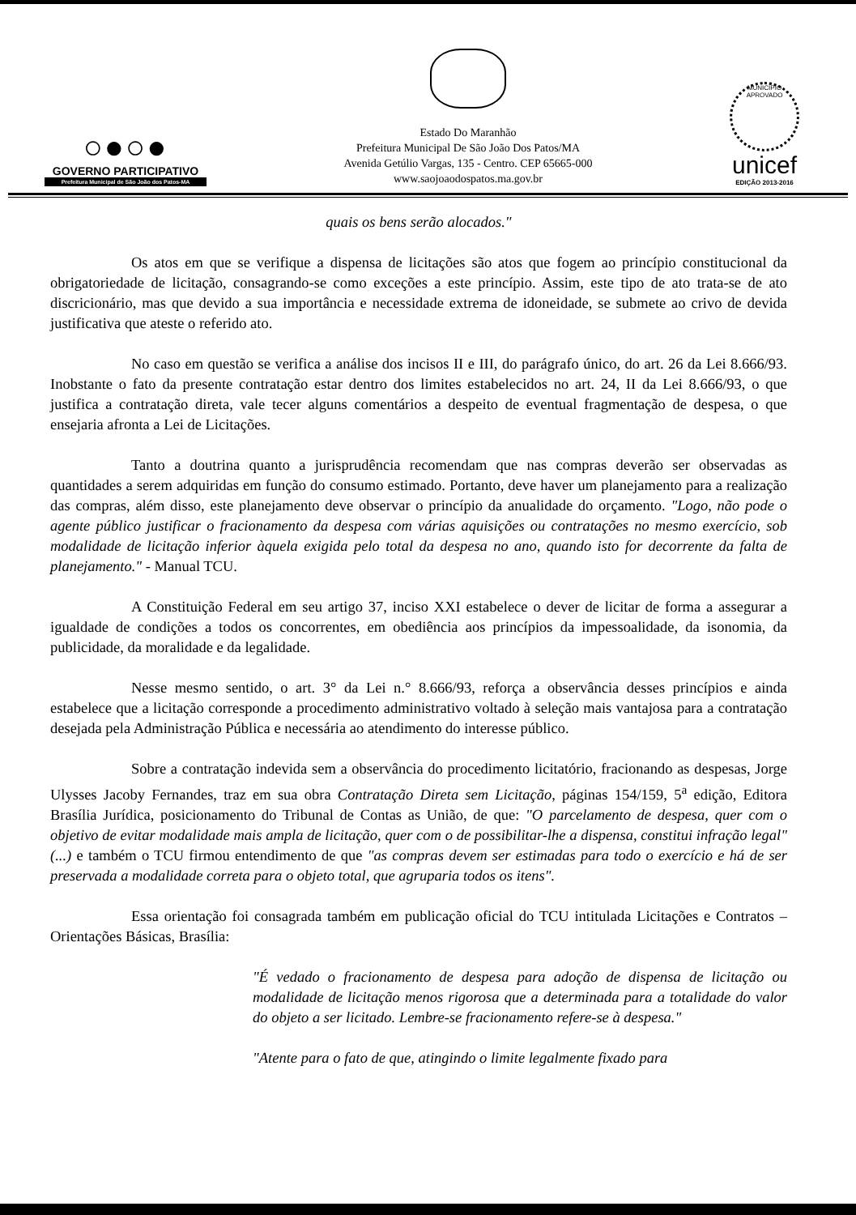○●○●
GOVERNO PARTICIPATIVO
Prefeitura Municipal de São João dos Patos-MA
Estado Do Maranhão
Prefeitura Municipal De São João Dos Patos/MA
Avenida Getúlio Vargas, 135 - Centro. CEP 65665-000
www.saojoaodospatos.ma.gov.br
MUNICÍPIO APROVADO
unicef
EDIÇÃO 2013-2016
quais os bens serão alocados."
Os atos em que se verifique a dispensa de licitações são atos que fogem ao princípio constitucional da obrigatoriedade de licitação, consagrando-se como exceções a este princípio. Assim, este tipo de ato trata-se de ato discricionário, mas que devido a sua importância e necessidade extrema de idoneidade, se submete ao crivo de devida justificativa que ateste o referido ato.
No caso em questão se verifica a análise dos incisos II e III, do parágrafo único, do art. 26 da Lei 8.666/93. Inobstante o fato da presente contratação estar dentro dos limites estabelecidos no art. 24, II da Lei 8.666/93, o que justifica a contratação direta, vale tecer alguns comentários a despeito de eventual fragmentação de despesa, o que ensejaria afronta a Lei de Licitações.
Tanto a doutrina quanto a jurisprudência recomendam que nas compras deverão ser observadas as quantidades a serem adquiridas em função do consumo estimado. Portanto, deve haver um planejamento para a realização das compras, além disso, este planejamento deve observar o princípio da anualidade do orçamento. "Logo, não pode o agente público justificar o fracionamento da despesa com várias aquisições ou contratações no mesmo exercício, sob modalidade de licitação inferior àquela exigida pelo total da despesa no ano, quando isto for decorrente da falta de planejamento." - Manual TCU.
A Constituição Federal em seu artigo 37, inciso XXI estabelece o dever de licitar de forma a assegurar a igualdade de condições a todos os concorrentes, em obediência aos princípios da impessoalidade, da isonomia, da publicidade, da moralidade e da legalidade.
Nesse mesmo sentido, o art. 3° da Lei n.° 8.666/93, reforça a observância desses princípios e ainda estabelece que a licitação corresponde a procedimento administrativo voltado à seleção mais vantajosa para a contratação desejada pela Administração Pública e necessária ao atendimento do interesse público.
Sobre a contratação indevida sem a observância do procedimento licitatório, fracionando as despesas, Jorge Ulysses Jacoby Fernandes, traz em sua obra Contratação Direta sem Licitação, páginas 154/159, 5<sup>a</sup> edição, Editora Brasília Jurídica, posicionamento do Tribunal de Contas as União, de que: "O parcelamento de despesa, quer com o objetivo de evitar modalidade mais ampla de licitação, quer com o de possibilitar-lhe a dispensa, constitui infração legal" (...) e também o TCU firmou entendimento de que "as compras devem ser estimadas para todo o exercício e há de ser preservada a modalidade correta para o objeto total, que agruparia todos os itens".
Essa orientação foi consagrada também em publicação oficial do TCU intitulada Licitações e Contratos – Orientações Básicas, Brasília:
"É vedado o fracionamento de despesa para adoção de dispensa de licitação ou modalidade de licitação menos rigorosa que a determinada para a totalidade do valor do objeto a ser licitado. Lembre-se fracionamento refere-se à despesa."
"Atente para o fato de que, atingindo o limite legalmente fixado para